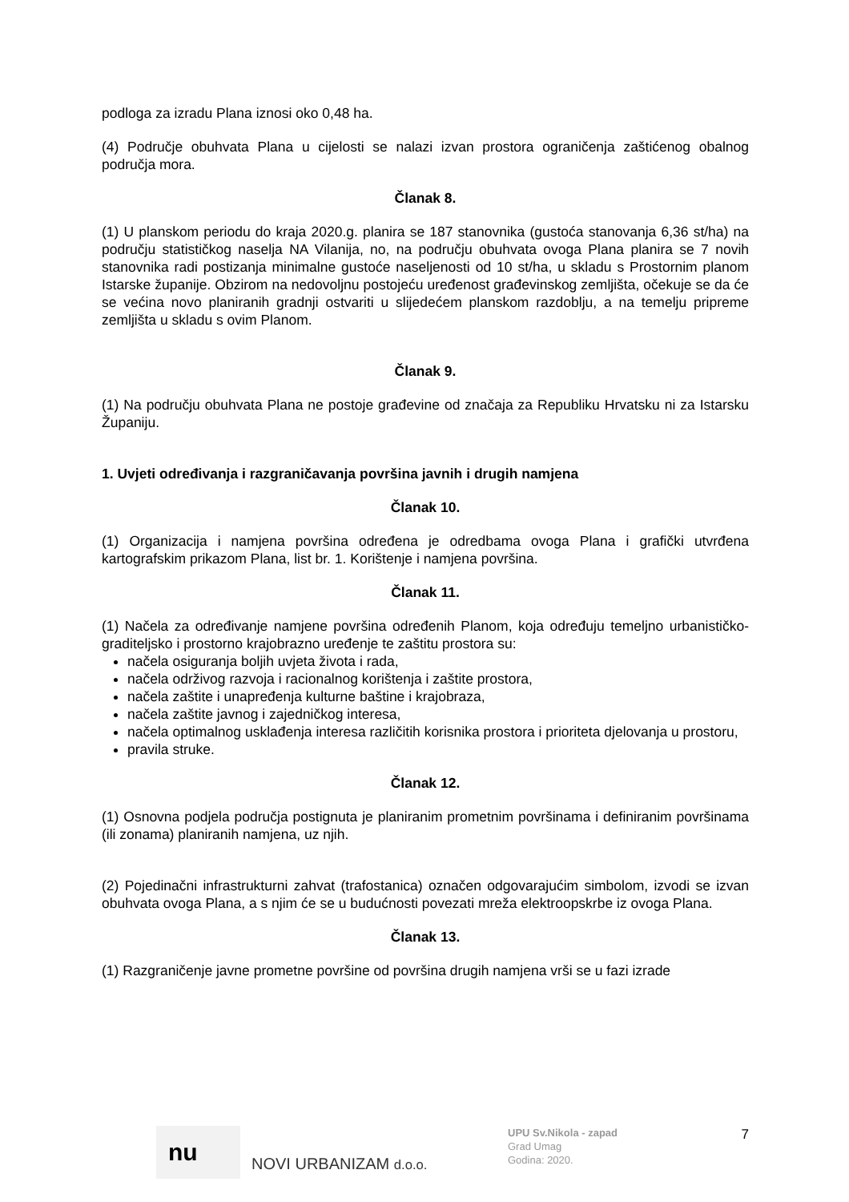podloga za izradu Plana iznosi oko 0,48 ha.
(4) Područje obuhvata Plana u cijelosti se nalazi izvan prostora ograničenja zaštićenog obalnog područja mora.
Članak 8.
(1) U planskom periodu do kraja 2020.g. planira se 187 stanovnika (gustoća stanovanja 6,36 st/ha) na području statističkog naselja NA Vilanija, no, na području obuhvata ovoga Plana planira se 7 novih stanovnika radi postizanja minimalne gustoće naseljenosti od 10 st/ha, u skladu s Prostornim planom Istarske županije. Obzirom na nedovoljnu postojeću uređenost građevinskog zemljišta, očekuje se da će se većina novo planiranih gradnji ostvariti u slijedećem planskom razdoblju, a na temelju pripreme zemljišta u skladu s ovim Planom.
Članak 9.
(1) Na području obuhvata Plana ne postoje građevine od značaja za Republiku Hrvatsku ni za Istarsku Županiju.
1. Uvjeti određivanja i razgraničavanja površina javnih i drugih namjena
Članak 10.
(1) Organizacija i namjena površina određena je odredbama ovoga Plana i grafički utvrđena kartografskim prikazom Plana, list br. 1. Korištenje i namjena površina.
Članak 11.
(1) Načela za određivanje namjene površina određenih Planom, koja određuju temeljno urbanističko-graditeljsko i prostorno krajobrazno uređenje te zaštitu prostora su:
načela osiguranja boljih uvjeta života i rada,
načela održivog razvoja i racionalnog korištenja i zaštite prostora,
načela zaštite i unapređenja kulturne baštine i krajobraza,
načela zaštite javnog i zajedničkog interesa,
načela optimalnog usklađenja interesa različitih korisnika prostora i prioriteta djelovanja u prostoru,
pravila struke.
Članak 12.
(1) Osnovna podjela područja postignuta je planiranim prometnim površinama i definiranim površinama (ili zonama) planiranih namjena, uz njih.
(2) Pojedinačni infrastrukturni zahvat (trafostanica) označen odgovarajućim simbolom, izvodi se izvan obuhvata ovoga Plana, a s njim će se u budućnosti povezati mreža elektroopskrbe iz ovoga Plana.
Članak 13.
(1) Razgraničenje javne prometne površine od površina drugih namjena vrši se u fazi izrade
nu
NOVI URBANIZAM d.o.o.
UPU Sv.Nikola - zapad
Grad Umag
Godina: 2020.
7